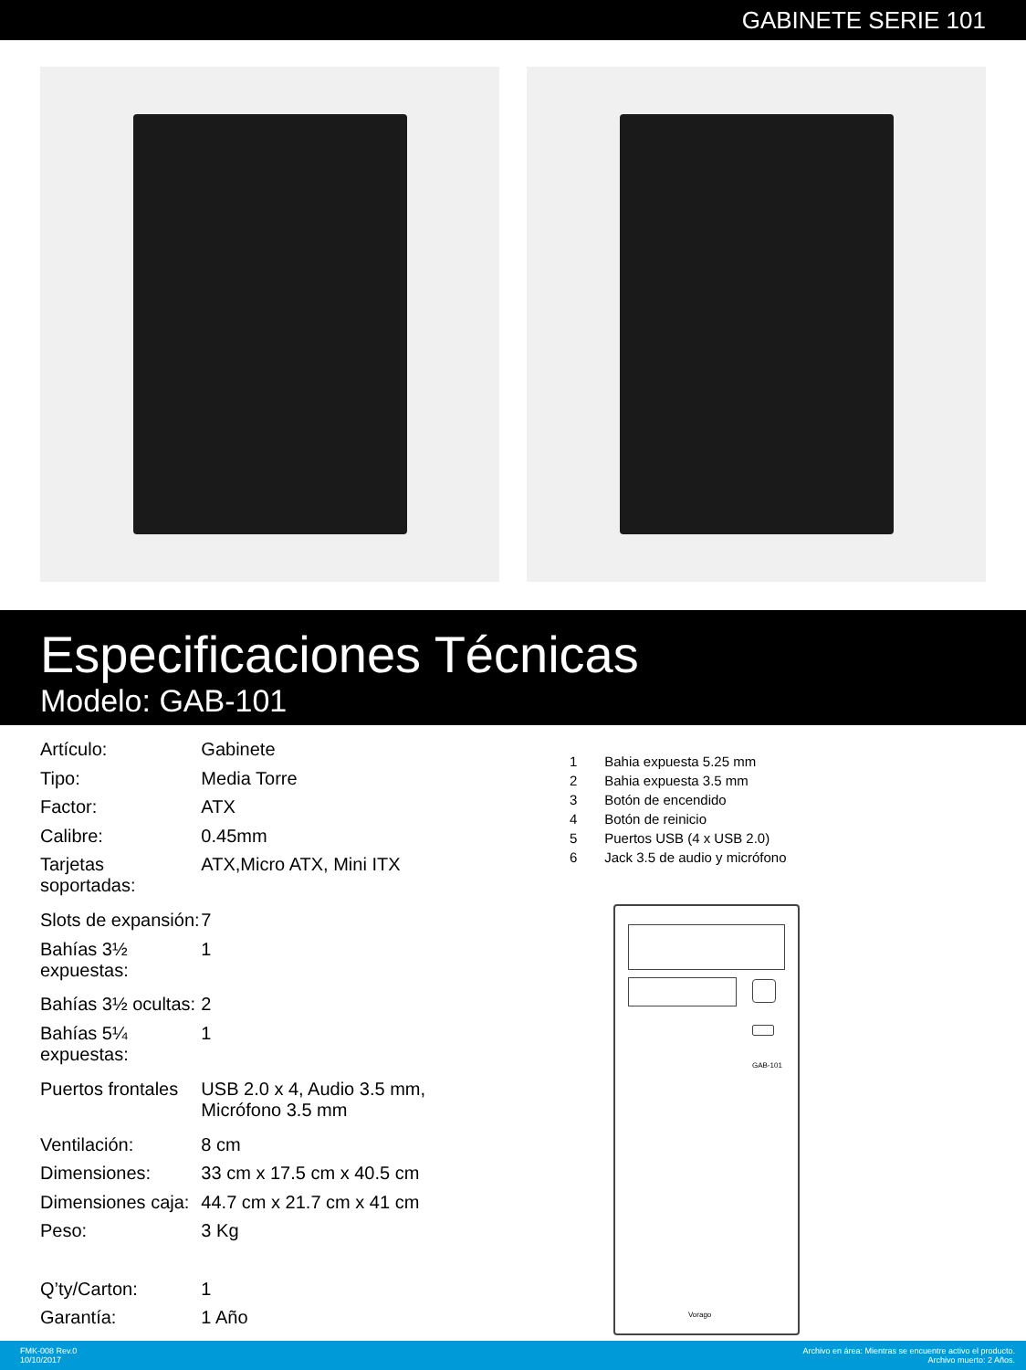GABINETE SERIE 101
Especificaciones Técnicas
Modelo: GAB-101
| Artículo: | Gabinete |
| Tipo: | Media Torre |
| Factor: | ATX |
| Calibre: | 0.45mm |
| Tarjetas soportadas: | ATX,Micro ATX, Mini ITX |
| Slots de expansión: | 7 |
| Bahías 3½ expuestas: | 1 |
| Bahías 3½ ocultas: | 2 |
| Bahías 5¼ expuestas: | 1 |
| Puertos frontales | USB 2.0 x 4, Audio 3.5 mm, Micrófono 3.5 mm |
| Ventilación: | 8 cm |
| Dimensiones: | 33 cm x 17.5 cm x 40.5 cm |
| Dimensiones caja: | 44.7 cm x 21.7 cm x 41 cm |
| Peso: | 3 Kg |
| Q’ty/Carton: | 1 |
| Garantía: | 1 Año |
| 1 | Bahia expuesta 5.25 mm |
| 2 | Bahia expuesta 3.5 mm |
| 3 | Botón de encendido |
| 4 | Botón de reinicio |
| 5 | Puertos USB (4 x USB 2.0) |
| 6 | Jack 3.5 de audio y micrófono |
GAB-101
Vorago
FMK-008 Rev.0
10/10/2017
Archivo en área: Mientras se encuentre activo el producto.
Archivo muerto: 2 Años.